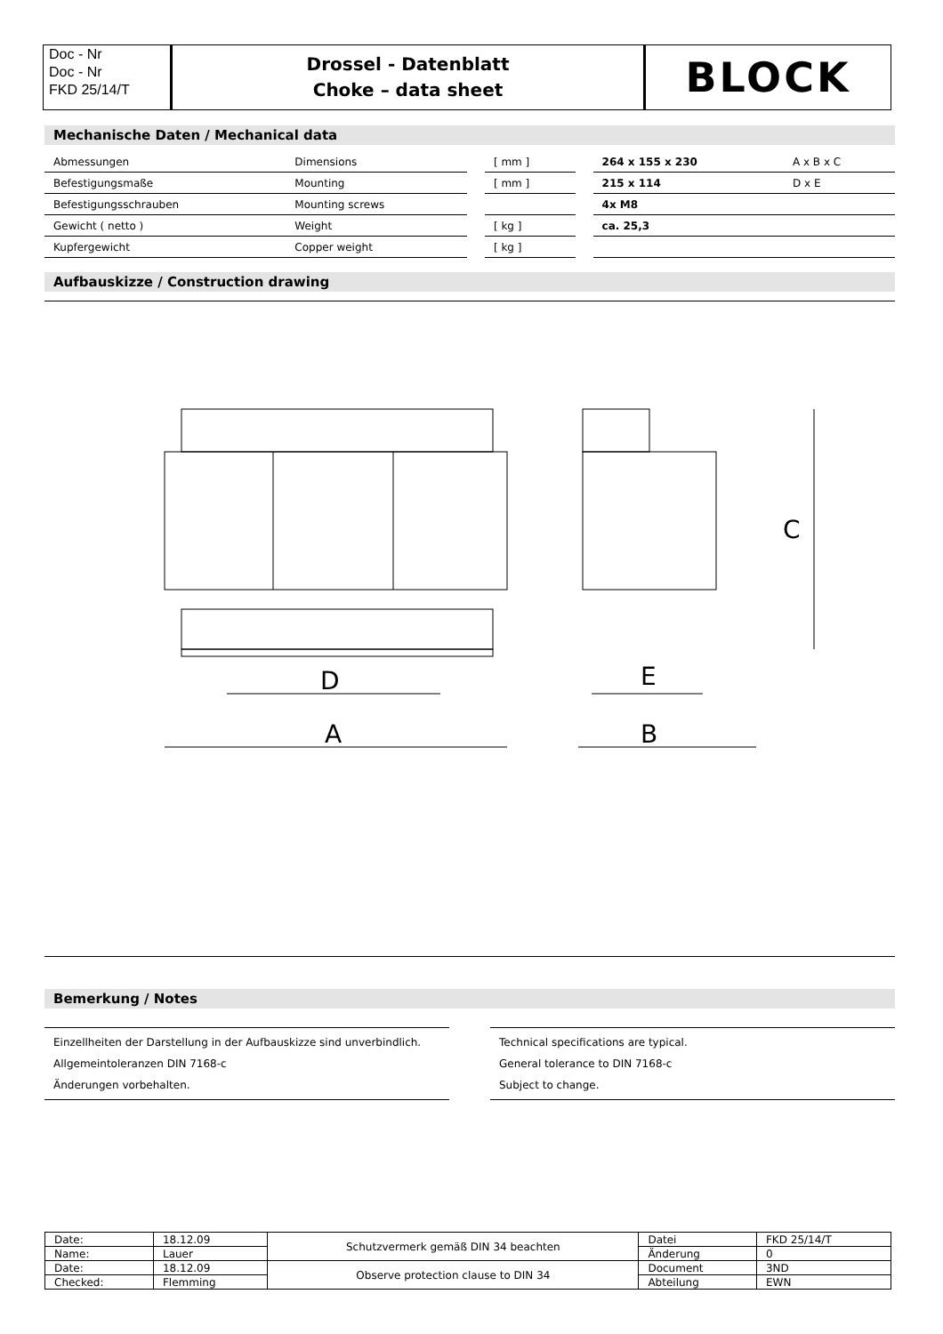Doc - Nr
Doc - Nr
FKD 25/14/T
Drossel - Datenblatt
Choke – data sheet
BLOCK
Mechanische Daten / Mechanical data
| Abmessungen | Dimensions | | [ mm ] | | 264 x 155 x 230 | A x B x C |
| Befestigungsmaße | Mounting | | [ mm ] | | 215 x 114 | D x E |
| Befestigungsschrauben | Mounting screws | | | | 4x M8 | |
| Gewicht ( netto ) | Weight | | [ kg ] | | ca. 25,3 | |
| Kupfergewicht | Copper weight | | [ kg ] | | | |
Aufbauskizze / Construction drawing
D
A
E
B
C
Bemerkung / Notes
Einzellheiten der Darstellung in der Aufbauskizze sind unverbindlich.
Allgemeintoleranzen DIN 7168-c
Änderungen vorbehalten.
Technical specifications are typical.
General tolerance to DIN 7168-c
Subject to change.
| Date: | 18.12.09 | Schutzvermerk gemäß DIN 34 beachten | Datei | FKD 25/14/T |
| Name: | Lauer | | Änderung | 0 |
| Date: | 18.12.09 | Observe protection clause to DIN 34 | Document | 3ND |
| Checked: | Flemming | | Abteilung | EWN |